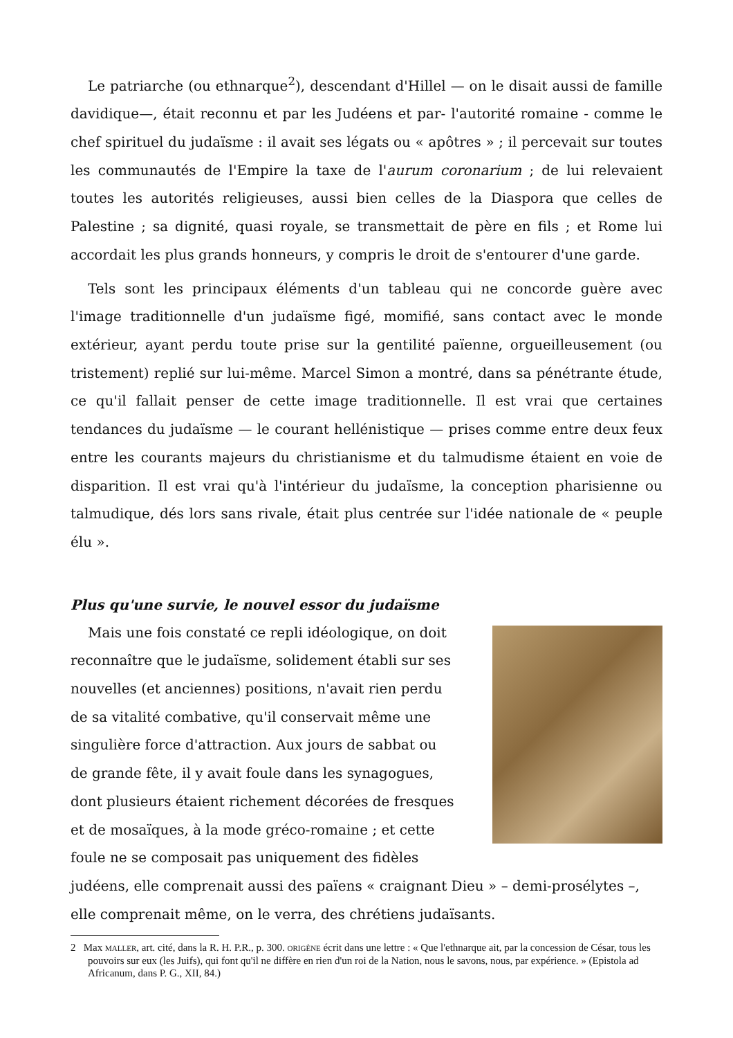Le patriarche (ou ethnarque<sup>2</sup>), descendant d'Hillel — on le disait aussi de famille davidique—, était reconnu et par les Judéens et par- l'autorité romaine - comme le chef spirituel du judaïsme : il avait ses légats ou « apôtres » ; il percevait sur toutes les communautés de l'Empire la taxe de l'aurum coronarium ; de lui relevaient toutes les autorités religieuses, aussi bien celles de la Diaspora que celles de Palestine ; sa dignité, quasi royale, se transmettait de père en fils ; et Rome lui accordait les plus grands honneurs, y compris le droit de s'entourer d'une garde.
Tels sont les principaux éléments d'un tableau qui ne concorde guère avec l'image traditionnelle d'un judaïsme figé, momifié, sans contact avec le monde extérieur, ayant perdu toute prise sur la gentilité païenne, orgueilleusement (ou tristement) replié sur lui-même. Marcel Simon a montré, dans sa pénétrante étude, ce qu'il fallait penser de cette image traditionnelle. Il est vrai que certaines tendances du judaïsme — le courant hellénistique — prises comme entre deux feux entre les courants majeurs du christianisme et du talmudisme étaient en voie de disparition. Il est vrai qu'à l'intérieur du judaïsme, la conception pharisienne ou talmudique, dés lors sans rivale, était plus centrée sur l'idée nationale de « peuple élu ».
Plus qu'une survie, le nouvel essor du judaïsme
Mais une fois constaté ce repli idéologique, on doit reconnaître que le judaïsme, solidement établi sur ses nouvelles (et anciennes) positions, n'avait rien perdu de sa vitalité combative, qu'il conservait même une singulière force d'attraction. Aux jours de sabbat ou de grande fête, il y avait foule dans les synagogues, dont plusieurs étaient richement décorées de fresques et de mosaïques, à la mode gréco-romaine ; et cette foule ne se composait pas uniquement des fidèles judéens, elle comprenait aussi des païens « craignant Dieu » – demi-prosélytes –, elle comprenait même, on le verra, des chrétiens judaïsants.
2 Max MALLER, art. cité, dans la R. H. P.R., p. 300. ORIGÈNE écrit dans une lettre : « Que l'ethnarque ait, par la concession de César, tous les pouvoirs sur eux (les Juifs), qui font qu'il ne diffère en rien d'un roi de la Nation, nous le savons, nous, par expérience. » (Epistola ad Africanum, dans P. G., XII, 84.)